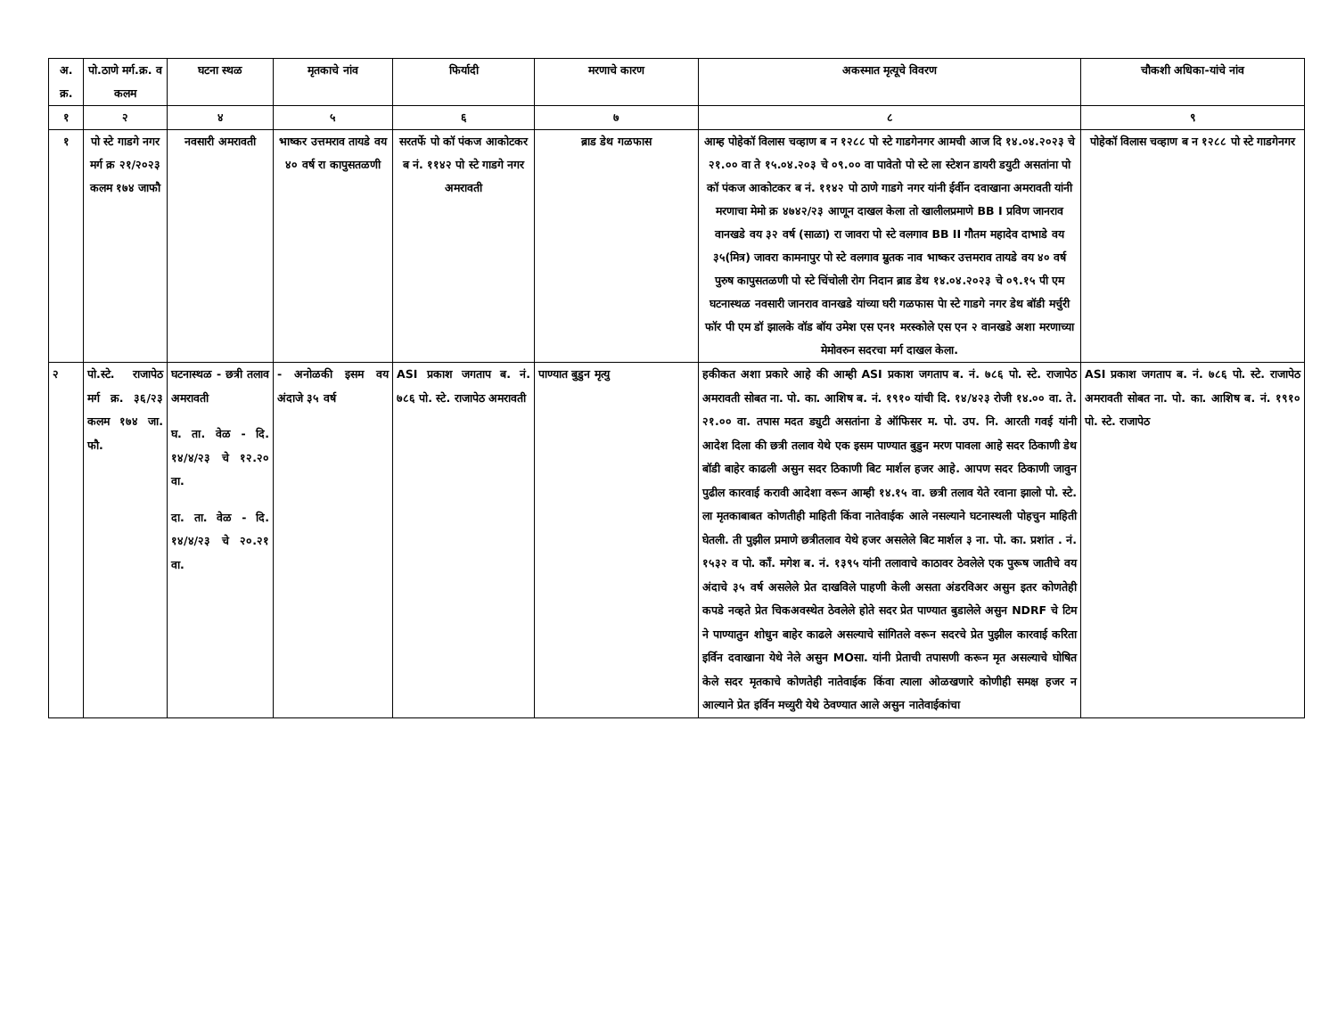| अ. क्र. | पो.ठाणे मर्ग.क्र. व कलम | घटना स्थळ | मृतकाचे नांव | फिर्यादी | मरणाचे कारण | अकस्मात मृत्यूचे विवरण | चौकशी अधिका-यांचे नांव |
| --- | --- | --- | --- | --- | --- | --- | --- |
| १ | २ | ४ | ५ | ६ | ७ | ८ | ९ |
| १ | पो स्टे गाडगे नगर मर्ग क्र २१/२०२३ कलम १७४ जाफौ | नवसारी अमरावती | भाष्कर उत्तमराव तायडे वय ४० वर्ष रा कापुसतळणी | सरतर्फे पो कॉ पंकज आकोटकर ब नं. ११४२ पो स्टे गाडगे नगर अमरावती | ब्राड डेथ गळफास | आम्ह पोहेकॉ विलास चव्हाण ब न १२८८ पो स्टे गाडगेनगर आमची आज दि १४.०४.२०२३ चे २१.०० वा ते १५.०४.२०३ चे ०९.०० वा पावेतो पो स्टे ला स्टेशन डायरी डयुटी असतांना पो कॉ पंकज आकोटकर ब नं. ११४२ पो ठाणे गाडगे नगर यांनी ईर्वीन दवाखाना अमरावती यांनी मरणाचा मेमो क्र ४७४२/२३ आणून दाखल केला तो खालीलप्रमाणे BB I प्रविण जानराव वानखडे वय ३२ वर्ष (साळा) रा जावरा पो स्टे वलगाव BB II गौतम महादेव दाभाडे वय ३५(मित्र) जावरा कामनापुर पो स्टे वलगाव म्रुतक नाव भाष्कर उत्तमराव तायडे वय ४० वर्ष पुरुष कापुसतळणी पो स्टे चिंचोली रोग निदान ब्राड डेथ १४.०४.२०२३ चे ०९.१५ पी एम घटनास्थळ नवसारी जानराव वानखडे यांच्या घरी गळफास पेा स्टे गाडगे नगर डेथ बॉडी मर्चुरी फॉर पी एम डॉ झालके वॉड बॉय उमेश एस एन१ मरस्कोले एस एन २ वानखडे अशा मरणाच्या मेमोवरुन सदरचा मर्ग दाखल केला. | पोहेकॉ विलास चव्हाण ब न १२८८ पो स्टे गाडगेनगर |
| २ | पो.स्टे. राजापेठ मर्ग क्र. ३६/२३ कलम १७४ जा. फौ. | घटनास्थळ - छत्री तलाव अमरावती घ. ता. वेळ - दि. १४/४/२३ चे १२.२० वा. दा. ता. वेळ - दि. १४/४/२३ चे २०.२१ वा. | - अनोळकी इसम वय अंदाजे ३५ वर्ष | ASI प्रकाश जगताप ब. नं. ७८६ पो. स्टे. राजापेठ अमरावती | पाण्यात बुडुन मृत्यु | हकीकत अशा प्रकारे आहे की आम्ही ASI प्रकाश जगताप ब. नं. ७८६ पो. स्टे. राजापेठ अमरावती सोबत ना. पो. का. आशिष ब. नं. १९१० यांची दि. १४/४२३ रोजी १४.०० वा. ते. २१.०० वा. तपास मदत ड्युटी असतांना डे ऑफिसर म. पो. उप. नि. आरती गवई यांनी आदेश दिला की छत्री तलाव येथे एक इसम पाण्यात बुडुन मरण पावला आहे सदर ठिकाणी डेथ बॉडी बाहेर काढली असुन सदर ठिकाणी बिट मार्शल हजर आहे. आपण सदर ठिकाणी जावुन पुढील कारवाई करावी आदेशा वरून आम्ही १४.१५ वा. छत्री तलाव येते रवाना झालो पो. स्टे. ला मृतकाबाबत कोणतीही माहिती किंवा नातेवाईक आले नसल्याने घटनास्थली पोहचुन माहिती घेतली. ती पुझील प्रमाणे छत्रीतलाव येथे हजर असलेले बिट मार्शल ३ ना. पो. का. प्रशांत . नं. १५३२ व पो. कॉं. मगेश ब. नं. १३९५ यांनी तलावाचे काठावर ठेवलेले एक पुरूष जातीचे वय अंदाचे ३५ वर्ष असलेले प्रेत दाखविले पाहणी केली असता अंडरविअर असुन इतर कोणतेही कपडे नव्हते प्रेत चिकअवस्थेत ठेवलेले होते सदर प्रेत पाण्यात बुडालेले असुन NDRF चे टिम ने पाण्यातुन शोधुन बाहेर काढले असल्याचे सांगितले वरून सदरचे प्रेत पुझील कारवाई करिता इर्विन दवाखाना येथे नेले असुन MOसा. यांनी प्रेताची तपासणी करून मृत असल्याचे घोषित केले सदर मृतकाचे कोणतेही नातेवाईक किंवा त्याला ओळखणारे कोणीही समक्ष हजर न आल्याने प्रेत इर्विन मच्युरी येथे ठेवण्यात आले असुन नातेवाईकांचा | ASI प्रकाश जगताप ब. नं. ७८६ पो. स्टे. राजापेठ अमरावती सोबत ना. पो. का. आशिष ब. नं. १९१० पो. स्टे. राजापेठ |